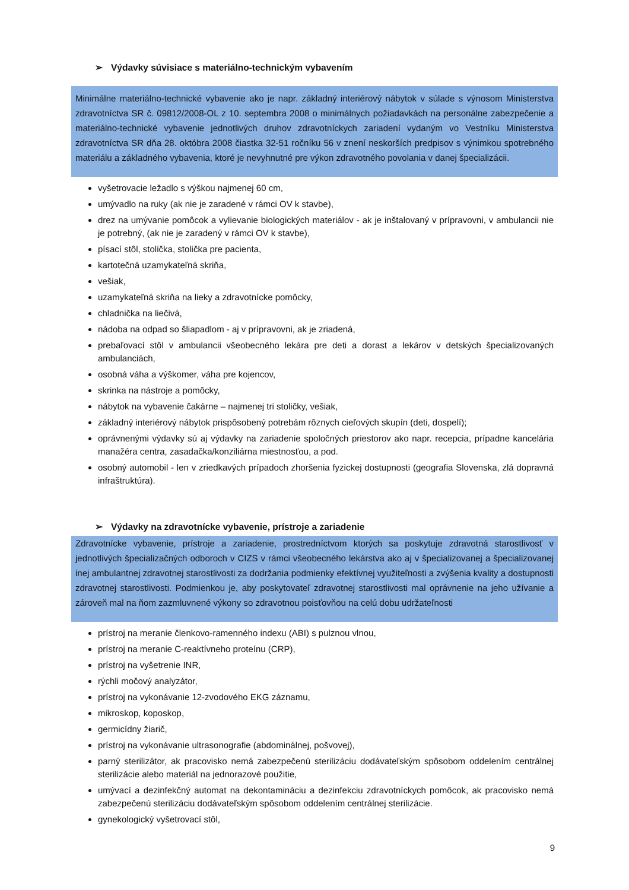➢ Výdavky súvisiace s materiálno-technickým vybavením
Minimálne materiálno-technické vybavenie ako je napr. základný interiérový nábytok v súlade s výnosom Ministerstva zdravotníctva SR č. 09812/2008-OL z 10. septembra 2008 o minimálnych požiadavkách na personálne zabezpečenie a materiálno-technické vybavenie jednotlivých druhov zdravotníckych zariadení vydaným vo Vestníku Ministerstva zdravotníctva SR dňa 28. októbra 2008 čiastka 32-51 ročníku 56 v znení neskorších predpisov s výnimkou spotrebného materiálu a základného vybavenia, ktoré je nevyhnutné pre výkon zdravotného povolania v danej špecializácii.
vyšetrovacie ležadlo s výškou najmenej 60 cm,
umývadlo na ruky (ak nie je zaradené v rámci OV k stavbe),
drez na umývanie pomôcok a vylievanie biologických materiálov - ak je inštalovaný v prípravovni, v ambulancii nie je potrebný, (ak nie je zaradený v rámci OV k stavbe),
písací stôl, stolička, stolička pre pacienta,
kartotečná uzamykateľná skriňa,
vešiak,
uzamykateľná skriňa na lieky a zdravotnícke pomôcky,
chladnička na liečivá,
nádoba na odpad so šliapadlom - aj v prípravovni, ak je zriadená,
prebaľovací stôl v ambulancii všeobecného lekára pre deti a dorast a lekárov v detských špecializovaných ambulanciách,
osobná váha a výškomer, váha pre kojencov,
skrinka na nástroje a pomôcky,
nábytok na vybavenie čakárne – najmenej tri stoličky, vešiak,
základný interiérový nábytok prispôsobený potrebám rôznych cieľových skupín (deti, dospelí);
oprávnenými výdavky sú aj výdavky na zariadenie spoločných priestorov ako napr. recepcia, prípadne kancelária manažéra centra, zasadačka/konziliárna miestnosťou, a pod.
osobný automobil - len v zriedkavých prípadoch zhoršenia fyzickej dostupnosti (geografia Slovenska, zlá dopravná infraštruktúra).
➢ Výdavky na zdravotnícke vybavenie, prístroje a zariadenie
Zdravotnícke vybavenie, prístroje a zariadenie, prostredníctvom ktorých sa poskytuje zdravotná starostlivosť v jednotlivých špecializačných odboroch v CIZS v rámci všeobecného lekárstva ako aj v špecializovanej a špecializovanej inej ambulantnej zdravotnej starostlivosti za dodržania podmienky efektívnej využiteľnosti a zvýšenia kvality a dostupnosti zdravotnej starostlivosti. Podmienkou je, aby poskytovateľ zdravotnej starostlivosti mal oprávnenie na jeho užívanie a zároveň mal na ňom zazmluvnené výkony so zdravotnou poisťovňou na celú dobu udržateľnosti
prístroj na meranie členkovo-ramenného indexu (ABI) s pulznou vlnou,
prístroj na meranie C-reaktívneho proteínu (CRP),
prístroj na vyšetrenie INR,
rýchli močový analyzátor,
prístroj na vykonávanie 12-zvodového EKG záznamu,
mikroskop, koposkop,
germicídny žiarič,
prístroj na vykonávanie ultrasonografie (abdominálnej, pošvovej),
parný sterilizátor, ak pracovisko nemá zabezpečenú sterilizáciu dodávateľským spôsobom oddelením centrálnej sterilizácie alebo materiál na jednorazové použitie,
umývací a dezinfekčný automat na dekontamináciu a dezinfekciu zdravotníckych pomôcok, ak pracovisko nemá zabezpečenú sterilizáciu dodávateľským spôsobom oddelením centrálnej sterilizácie.
gynekologický vyšetrovací stôl,
9